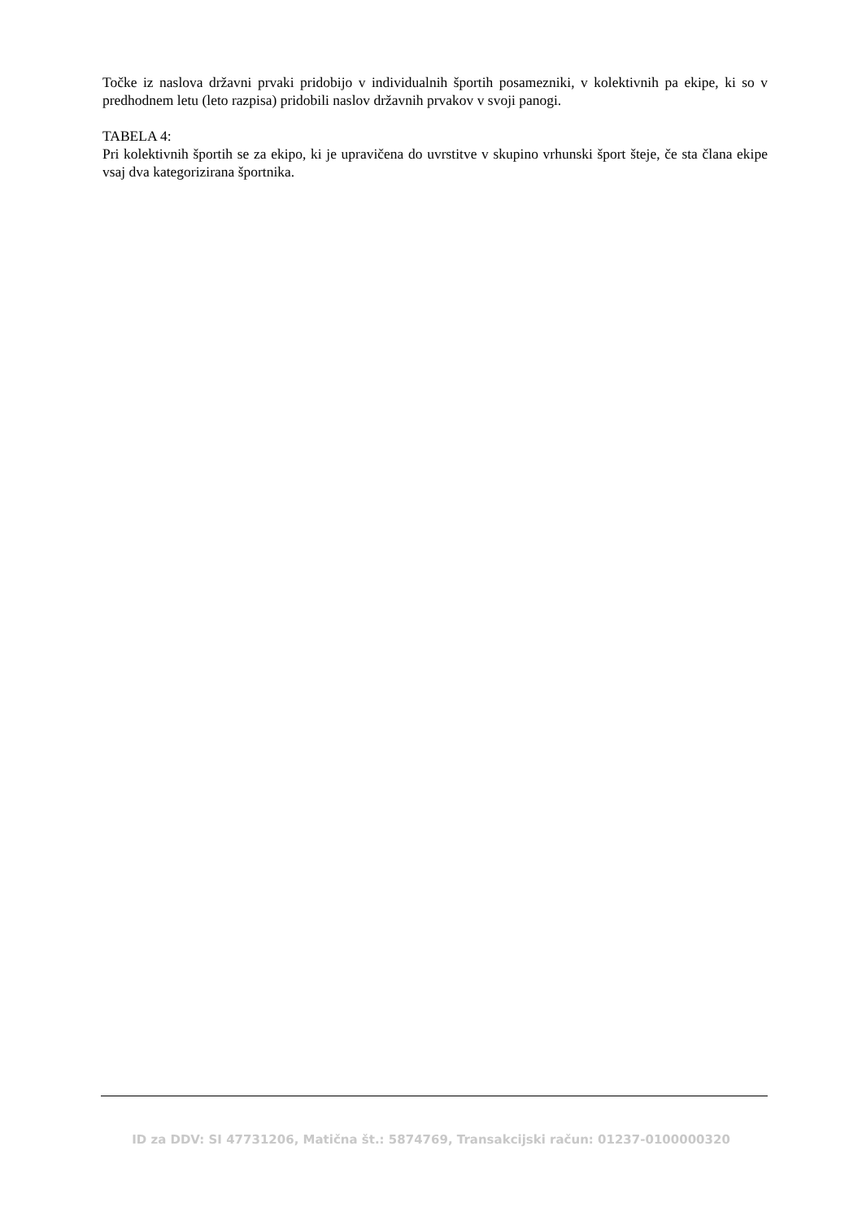Točke iz naslova državni prvaki pridobijo v individualnih športih posamezniki, v kolektivnih pa ekipe, ki so v predhodnem letu (leto razpisa) pridobili naslov državnih prvakov v svoji panogi.
TABELA 4:
Pri kolektivnih športih se za ekipo, ki je upravičena do uvrstitve v skupino vrhunski šport šteje, če sta člana ekipe vsaj dva kategorizirana športnika.
ID za DDV: SI 47731206, Matična št.: 5874769, Transakcijski račun: 01237-0100000320